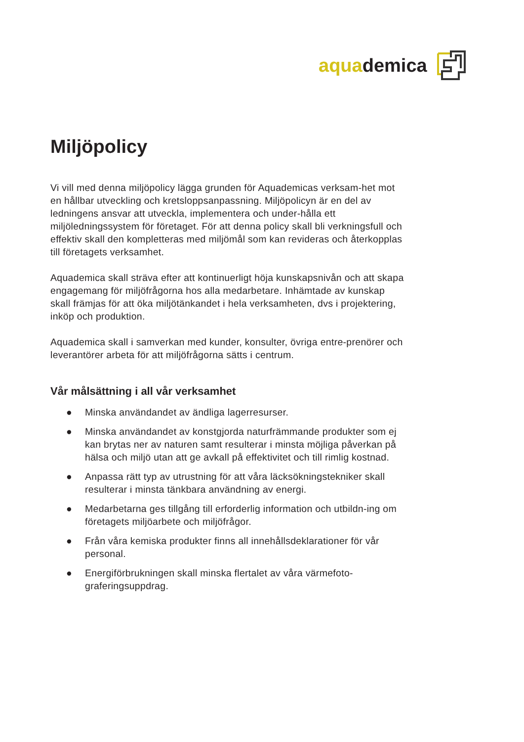aquademica
Miljöpolicy
Vi vill med denna miljöpolicy lägga grunden för Aquademicas verksam-het mot en hållbar utveckling och kretsloppsanpassning. Miljöpolicyn är en del av ledningens ansvar att utveckla, implementera och under-hålla ett miljöledningssystem för företaget. För att denna policy skall bli verkningsfull och effektiv skall den kompletteras med miljömål som kan revideras och återkopplas till företagets verksamhet.
Aquademica skall sträva efter att kontinuerligt höja kunskapsnivån och att skapa engagemang för miljöfrågorna hos alla medarbetare. Inhämtade av kunskap skall främjas för att öka miljötänkandet i hela verksamheten, dvs i projektering, inköp och produktion.
Aquademica skall i samverkan med kunder, konsulter, övriga entre-prenörer och leverantörer arbeta för att miljöfrågorna sätts i centrum.
Vår målsättning i all vår verksamhet
● Minska användandet av ändliga lagerresurser.
● Minska användandet av konstgjorda naturfrämmande produkter som ej kan brytas ner av naturen samt resulterar i minsta möjliga påverkan på hälsa och miljö utan att ge avkall på effektivitet och till rimlig kostnad.
● Anpassa rätt typ av utrustning för att våra läcksökningstekniker skall resulterar i minsta tänkbara användning av energi.
● Medarbetarna ges tillgång till erforderlig information och utbildn-ing om företagets miljöarbete och miljöfrågor.
● Från våra kemiska produkter finns all innehållsdeklarationer för vår personal.
● Energiförbrukningen skall minska flertalet av våra värmefoto-graferingsuppdrag.